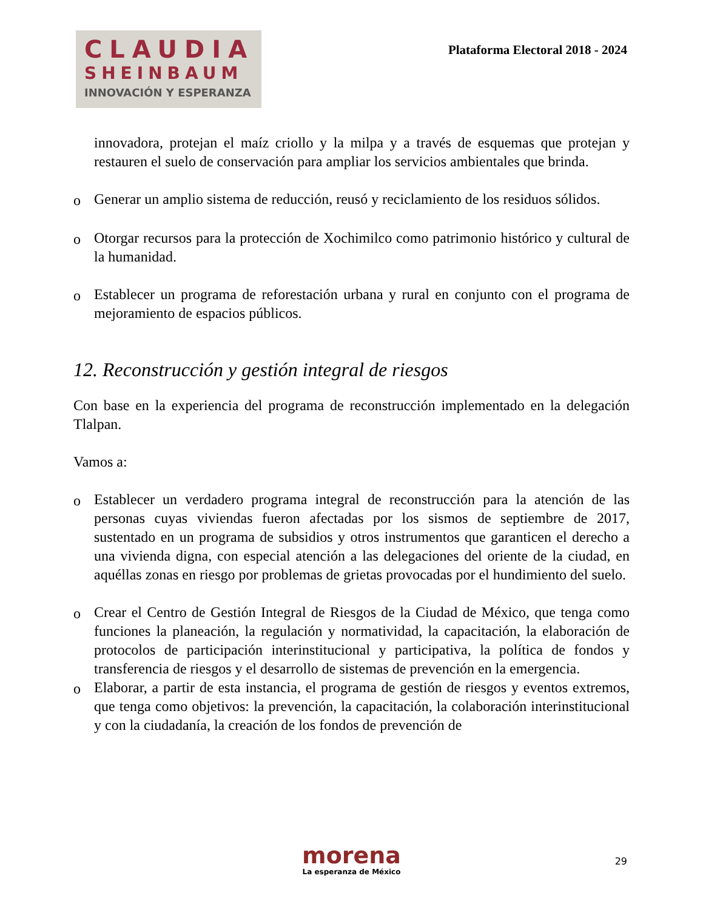CLAUDIA
SHEINBAUM
INNOVACIÓN Y ESPERANZA
Plataforma Electoral 2018 - 2024
innovadora, protejan el maíz criollo y la milpa y a través de esquemas que protejan y restauren el suelo de conservación para ampliar los servicios ambientales que brinda.
o Generar un amplio sistema de reducción, reusó y reciclamiento de los residuos sólidos.
o Otorgar recursos para la protección de Xochimilco como patrimonio histórico y cultural de la humanidad.
o Establecer un programa de reforestación urbana y rural en conjunto con el programa de mejoramiento de espacios públicos.
12. Reconstrucción y gestión integral de riesgos
Con base en la experiencia del programa de reconstrucción implementado en la delegación Tlalpan.
Vamos a:
o Establecer un verdadero programa integral de reconstrucción para la atención de las personas cuyas viviendas fueron afectadas por los sismos de septiembre de 2017, sustentado en un programa de subsidios y otros instrumentos que garanticen el derecho a una vivienda digna, con especial atención a las delegaciones del oriente de la ciudad, en aquéllas zonas en riesgo por problemas de grietas provocadas por el hundimiento del suelo.
o Crear el Centro de Gestión Integral de Riesgos de la Ciudad de México, que tenga como funciones la planeación, la regulación y normatividad, la capacitación, la elaboración de protocolos de participación interinstitucional y participativa, la política de fondos y transferencia de riesgos y el desarrollo de sistemas de prevención en la emergencia.
o Elaborar, a partir de esta instancia, el programa de gestión de riesgos y eventos extremos, que tenga como objetivos: la prevención, la capacitación, la colaboración interinstitucional y con la ciudadanía, la creación de los fondos de prevención de
morena
La esperanza de México
29